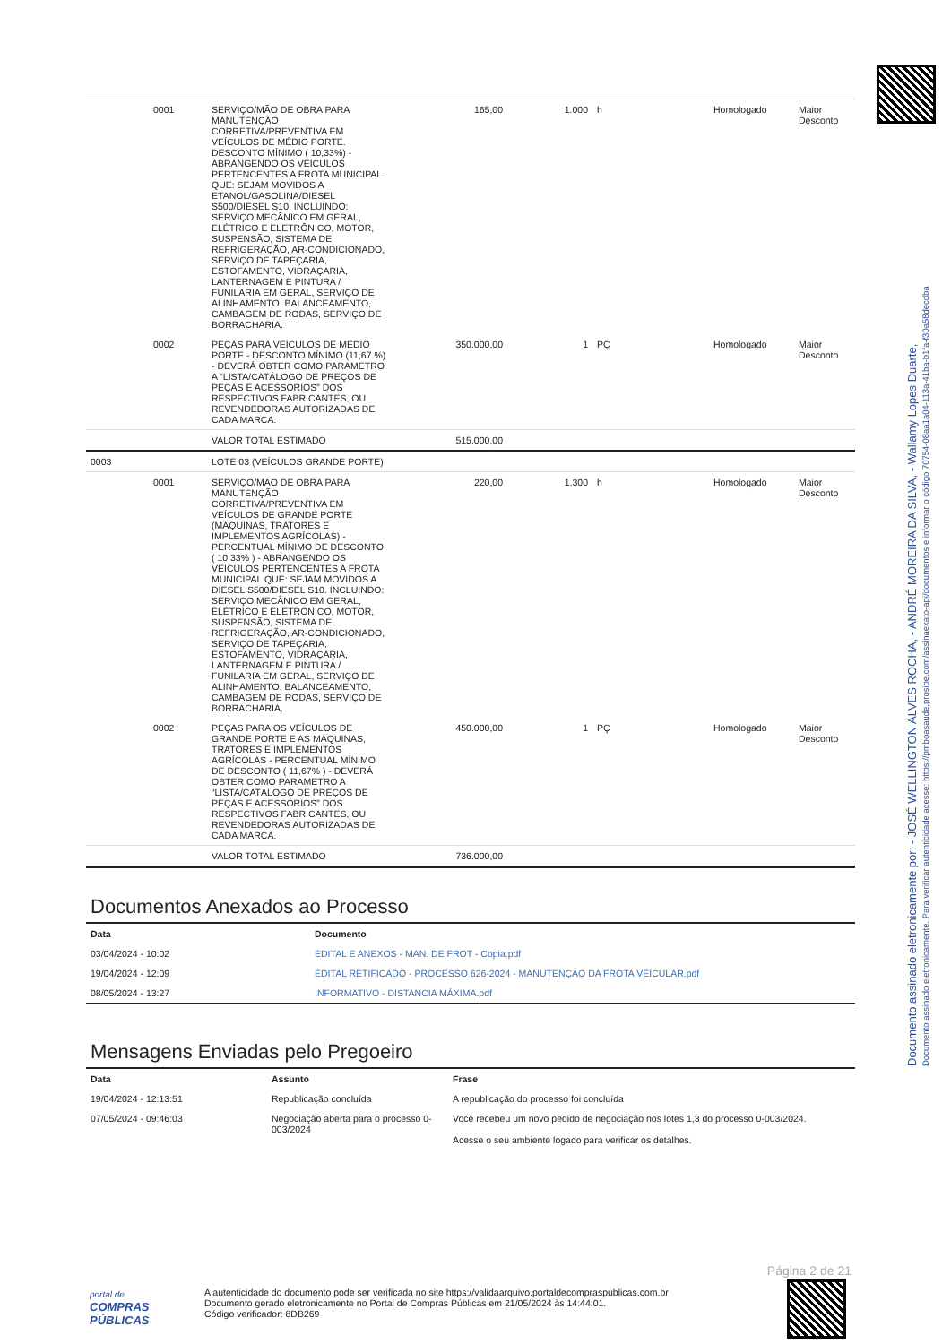Documento assinado eletronicamente por: - JOSÉ WELLINGTON ALVES ROCHA, - ANDRÉ MOREIRA DA SILVA, - Wallamy Lopes Duarte,
Documento assinado eletronicamente. Para verificar autenticidade acesse: https://pmboasaude.prosipe.com/assinaexato-api/documentos e informar o código 70754-08aa1a04-113a-41ba-b1fa-f30a58decdba
| | 0001 | SERVIÇO/MÃO DE OBRA PARA MANUTENÇÃO CORRETIVA/PREVENTIVA EM VEÍCULOS DE MÉDIO PORTE. DESCONTO MÍNIMO ( 10,33%) - ABRANGENDO OS VEÍCULOS PERTENCENTES A FROTA MUNICIPAL QUE: SEJAM MOVIDOS A ETANOL/GASOLINA/DIESEL S500/DIESEL S10. INCLUINDO: SERVIÇO MECÂNICO EM GERAL, ELÉTRICO E ELETRÔNICO, MOTOR, SUSPENSÃO, SISTEMA DE REFRIGERAÇÃO, AR-CONDICIONADO, SERVIÇO DE TAPEÇARIA, ESTOFAMENTO, VIDRAÇARIA, LANTERNAGEM E PINTURA / FUNILARIA EM GERAL, SERVIÇO DE ALINHAMENTO, BALANCEAMENTO, CAMBAGEM DE RODAS, SERVIÇO DE BORRACHARIA. | 165,00 | 1.000 | h | Homologado | Maior Desconto |
| | 0002 | PEÇAS PARA VEÍCULOS DE MÉDIO PORTE - DESCONTO MÍNIMO (11,67 %) - DEVERÁ OBTER COMO PARAMETRO A “LISTA/CATÁLOGO DE PREÇOS DE PEÇAS E ACESSÓRIOS” DOS RESPECTIVOS FABRICANTES, OU REVENDEDORAS AUTORIZADAS DE CADA MARCA. | 350.000,00 | 1 | PÇ | Homologado | Maior Desconto |
| | | VALOR TOTAL ESTIMADO | 515.000,00 | | | | |
| 0003 | | LOTE 03 (VEÍCULOS GRANDE PORTE) | | | | | |
| | 0001 | SERVIÇO/MÃO DE OBRA PARA MANUTENÇÃO CORRETIVA/PREVENTIVA EM VEÍCULOS DE GRANDE PORTE (MÁQUINAS, TRATORES E IMPLEMENTOS AGRÍCOLAS) - PERCENTUAL MÍNIMO DE DESCONTO ( 10,33% ) - ABRANGENDO OS VEÍCULOS PERTENCENTES A FROTA MUNICIPAL QUE: SEJAM MOVIDOS A DIESEL S500/DIESEL S10. INCLUINDO: SERVIÇO MECÂNICO EM GERAL, ELÉTRICO E ELETRÔNICO, MOTOR, SUSPENSÃO, SISTEMA DE REFRIGERAÇÃO, AR-CONDICIONADO, SERVIÇO DE TAPEÇARIA, ESTOFAMENTO, VIDRAÇARIA, LANTERNAGEM E PINTURA / FUNILARIA EM GERAL, SERVIÇO DE ALINHAMENTO, BALANCEAMENTO, CAMBAGEM DE RODAS, SERVIÇO DE BORRACHARIA. | 220,00 | 1.300 | h | Homologado | Maior Desconto |
| | 0002 | PEÇAS PARA OS VEÍCULOS DE GRANDE PORTE E AS MÁQUINAS, TRATORES E IMPLEMENTOS AGRÍCOLAS - PERCENTUAL MÍNIMO DE DESCONTO ( 11,67% ) - DEVERÁ OBTER COMO PARAMETRO A “LISTA/CATÁLOGO DE PREÇOS DE PEÇAS E ACESSÓRIOS” DOS RESPECTIVOS FABRICANTES, OU REVENDEDORAS AUTORIZADAS DE CADA MARCA. | 450.000,00 | 1 | PÇ | Homologado | Maior Desconto |
| | | VALOR TOTAL ESTIMADO | 736.000,00 | | | | |
Documentos Anexados ao Processo
| Data | Documento |
| --- | --- |
| 03/04/2024 - 10:02 | EDITAL E ANEXOS - MAN. DE FROT - Copia.pdf |
| 19/04/2024 - 12:09 | EDITAL RETIFICADO - PROCESSO 626-2024 - MANUTENÇÃO DA FROTA VEÍCULAR.pdf |
| 08/05/2024 - 13:27 | INFORMATIVO - DISTANCIA MÁXIMA.pdf |
Mensagens Enviadas pelo Pregoeiro
| Data | Assunto | Frase |
| --- | --- | --- |
| 19/04/2024 - 12:13:51 | Republicação concluída | A republicação do processo foi concluída |
| 07/05/2024 - 09:46:03 | Negociação aberta para o processo 0-003/2024 | Você recebeu um novo pedido de negociação nos lotes 1,3 do processo 0-003/2024. Acesse o seu ambiente logado para verificar os detalhes. |
Página 2 de 21
portal de
COMPRAS
PÚBLICAS
A autenticidade do documento pode ser verificada no site https://validaarquivo.portaldecompraspublicas.com.br
Documento gerado eletronicamente no Portal de Compras Públicas em 21/05/2024 às 14:44:01.
Código verificador: 8DB269